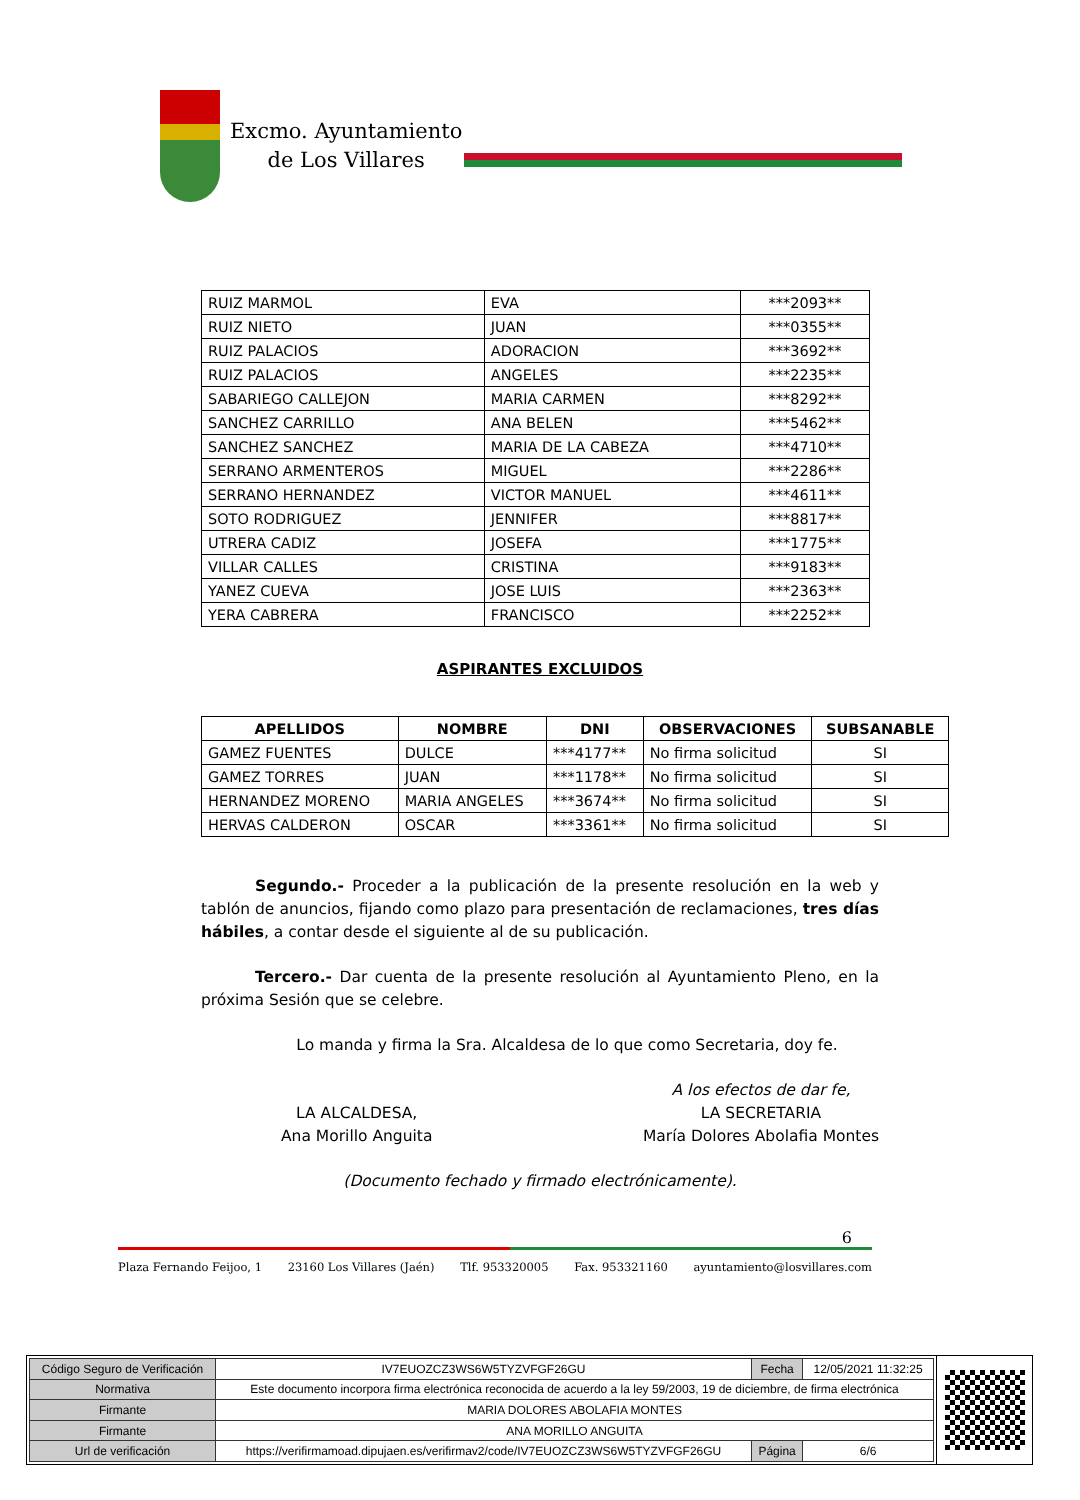Excmo. Ayuntamiento
de Los Villares
| RUIZ MARMOL | EVA | ***2093** |
| RUIZ NIETO | JUAN | ***0355** |
| RUIZ PALACIOS | ADORACION | ***3692** |
| RUIZ PALACIOS | ANGELES | ***2235** |
| SABARIEGO CALLEJON | MARIA CARMEN | ***8292** |
| SANCHEZ CARRILLO | ANA BELEN | ***5462** |
| SANCHEZ SANCHEZ | MARIA DE LA CABEZA | ***4710** |
| SERRANO ARMENTEROS | MIGUEL | ***2286** |
| SERRANO HERNANDEZ | VICTOR MANUEL | ***4611** |
| SOTO RODRIGUEZ | JENNIFER | ***8817** |
| UTRERA CADIZ | JOSEFA | ***1775** |
| VILLAR CALLES | CRISTINA | ***9183** |
| YANEZ CUEVA | JOSE LUIS | ***2363** |
| YERA CABRERA | FRANCISCO | ***2252** |
ASPIRANTES EXCLUIDOS
| APELLIDOS | NOMBRE | DNI | OBSERVACIONES | SUBSANABLE |
| --- | --- | --- | --- | --- |
| GAMEZ FUENTES | DULCE | ***4177** | No firma solicitud | SI |
| GAMEZ TORRES | JUAN | ***1178** | No firma solicitud | SI |
| HERNANDEZ MORENO | MARIA ANGELES | ***3674** | No firma solicitud | SI |
| HERVAS CALDERON | OSCAR | ***3361** | No firma solicitud | SI |
Segundo.- Proceder a la publicación de la presente resolución en la web y tablón de anuncios, fijando como plazo para presentación de reclamaciones, tres días hábiles, a contar desde el siguiente al de su publicación.
Tercero.- Dar cuenta de la presente resolución al Ayuntamiento Pleno, en la próxima Sesión que se celebre.
Lo manda y firma la Sra. Alcaldesa de lo que como Secretaria, doy fe.
LA ALCALDESA,
Ana Morillo Anguita
A los efectos de dar fe,
LA SECRETARIA
María Dolores Abolafia Montes
(Documento fechado y firmado electrónicamente).
6
Plaza Fernando Feijoo, 1 23160 Los Villares (Jaén) Tlf. 953320005 Fax. 953321160 ayuntamiento@losvillares.com
| Código Seguro de Verificación | IV7EUOZCZ3WS6W5TYZVFGF26GU | Fecha | 12/05/2021 11:32:25 |
| Normativa | Este documento incorpora firma electrónica reconocida de acuerdo a la ley 59/2003, 19 de diciembre, de firma electrónica | | |
| Firmante | MARIA DOLORES ABOLAFIA MONTES | | |
| Firmante | ANA MORILLO ANGUITA | | |
| Url de verificación | https://verifirmamoad.dipujaen.es/verifirmav2/code/IV7EUOZCZ3WS6W5TYZVFGF26GU | Página | 6/6 |